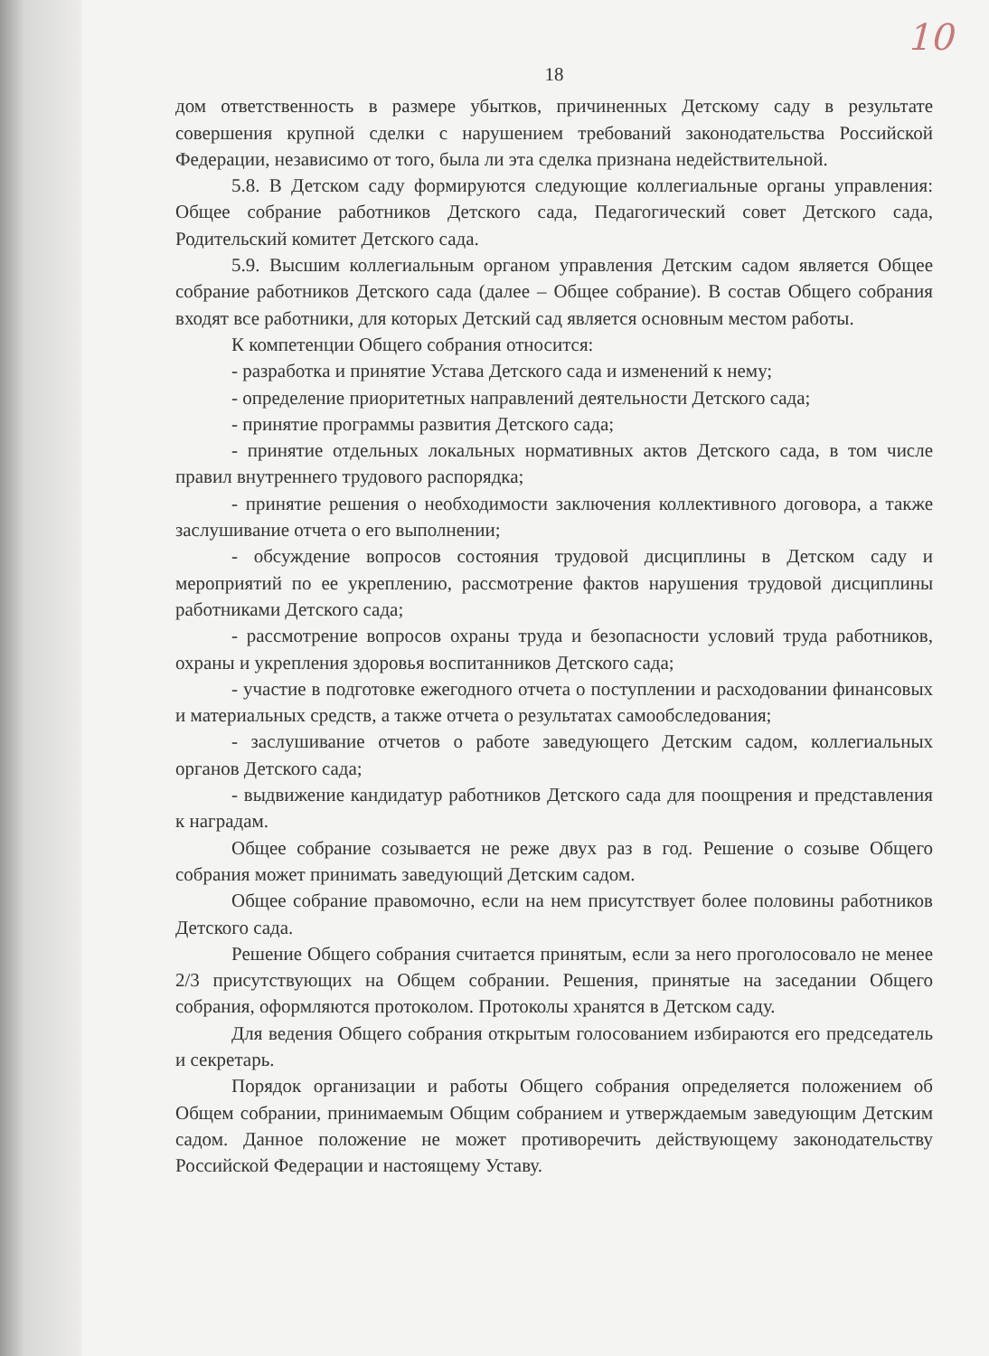10
18
дом ответственность в размере убытков, причиненных Детскому саду в результате совершения крупной сделки с нарушением требований законодательства Российской Федерации, независимо от того, была ли эта сделка признана недействительной.
5.8. В Детском саду формируются следующие коллегиальные органы управления: Общее собрание работников Детского сада, Педагогический совет Детского сада, Родительский комитет Детского сада.
5.9. Высшим коллегиальным органом управления Детским садом является Общее собрание работников Детского сада (далее – Общее собрание). В состав Общего собрания входят все работники, для которых Детский сад является основным местом работы.
К компетенции Общего собрания относится:
- разработка и принятие Устава Детского сада и изменений к нему;
- определение приоритетных направлений деятельности Детского сада;
- принятие программы развития Детского сада;
- принятие отдельных локальных нормативных актов Детского сада, в том числе правил внутреннего трудового распорядка;
- принятие решения о необходимости заключения коллективного договора, а также заслушивание отчета о его выполнении;
- обсуждение вопросов состояния трудовой дисциплины в Детском саду и мероприятий по ее укреплению, рассмотрение фактов нарушения трудовой дисциплины работниками Детского сада;
- рассмотрение вопросов охраны труда и безопасности условий труда работников, охраны и укрепления здоровья воспитанников Детского сада;
- участие в подготовке ежегодного отчета о поступлении и расходовании финансовых и материальных средств, а также отчета о результатах самообследования;
- заслушивание отчетов о работе заведующего Детским садом, коллегиальных органов Детского сада;
- выдвижение кандидатур работников Детского сада для поощрения и представления к наградам.
Общее собрание созывается не реже двух раз в год. Решение о созыве Общего собрания может принимать заведующий Детским садом.
Общее собрание правомочно, если на нем присутствует более половины работников Детского сада.
Решение Общего собрания считается принятым, если за него проголосовало не менее 2/3 присутствующих на Общем собрании. Решения, принятые на заседании Общего собрания, оформляются протоколом. Протоколы хранятся в Детском саду.
Для ведения Общего собрания открытым голосованием избираются его председатель и секретарь.
Порядок организации и работы Общего собрания определяется положением об Общем собрании, принимаемым Общим собранием и утверждаемым заведующим Детским садом. Данное положение не может противоречить действующему законодательству Российской Федерации и настоящему Уставу.